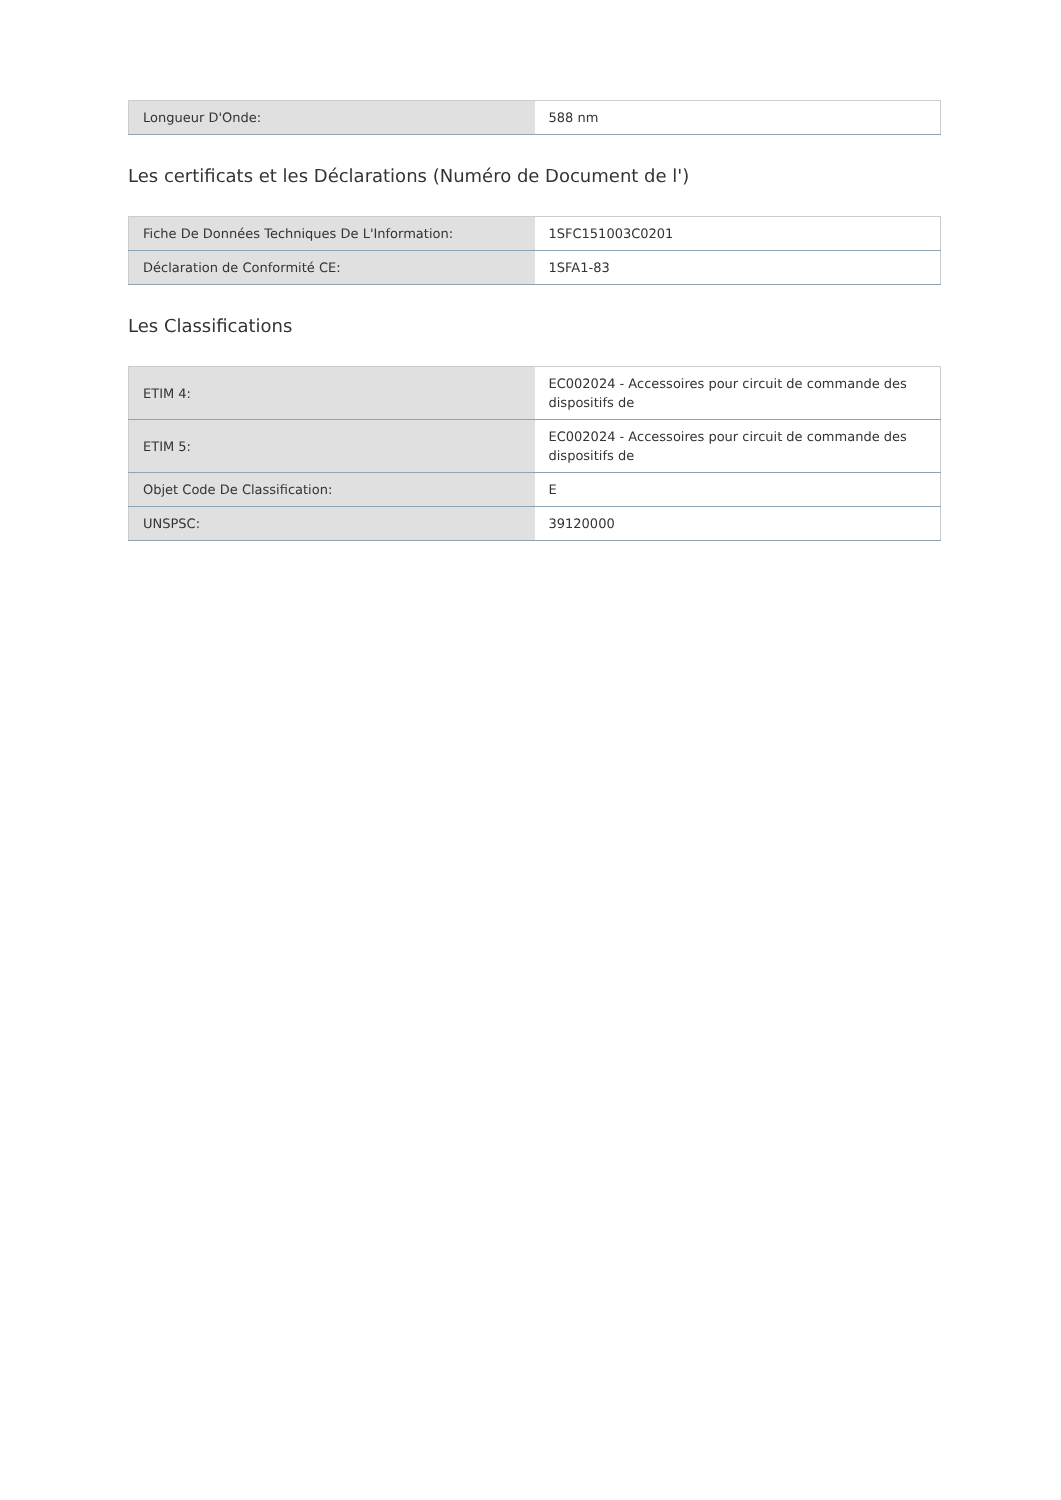| Longueur D'Onde: | 588 nm |
Les certificats et les Déclarations (Numéro de Document de l')
| Fiche De Données Techniques De L'Information: | 1SFC151003C0201 |
| Déclaration de Conformité CE: | 1SFA1-83 |
Les Classifications
| ETIM 4: | EC002024 - Accessoires pour circuit de commande des dispositifs de |
| ETIM 5: | EC002024 - Accessoires pour circuit de commande des dispositifs de |
| Objet Code De Classification: | E |
| UNSPSC: | 39120000 |